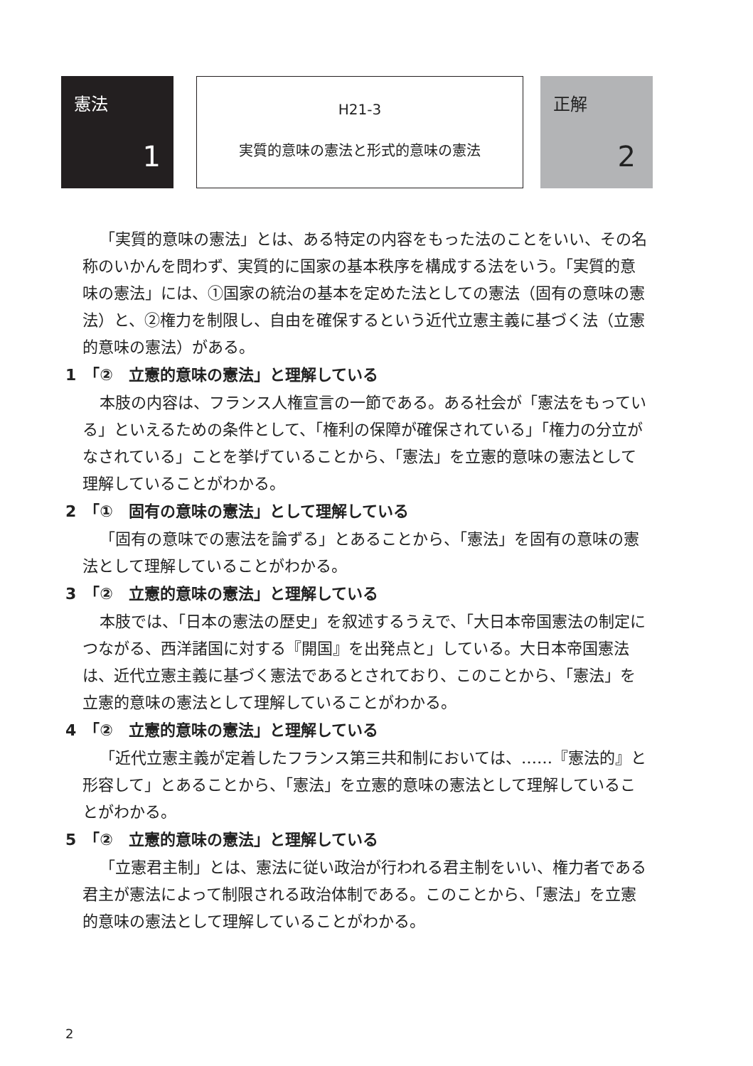憲法
1
H21-3
実質的意味の憲法と形式的意味の憲法
正解
2
「実質的意味の憲法」とは、ある特定の内容をもった法のことをいい、その名称のいかんを問わず、実質的に国家の基本秩序を構成する法をいう。「実質的意味の憲法」には、①国家の統治の基本を定めた法としての憲法（固有の意味の憲法）と、②権力を制限し、自由を確保するという近代立憲主義に基づく法（立憲的意味の憲法）がある。
1　「②　立憲的意味の憲法」と理解している
本肢の内容は、フランス人権宣言の一節である。ある社会が「憲法をもっている」といえるための条件として、「権利の保障が確保されている」「権力の分立がなされている」ことを挙げていることから、「憲法」を立憲的意味の憲法として理解していることがわかる。
2　「①　固有の意味の憲法」として理解している
「固有の意味での憲法を論ずる」とあることから、「憲法」を固有の意味の憲法として理解していることがわかる。
3　「②　立憲的意味の憲法」と理解している
本肢では、「日本の憲法の歴史」を叙述するうえで、「大日本帝国憲法の制定につながる、西洋諸国に対する『開国』を出発点と」している。大日本帝国憲法は、近代立憲主義に基づく憲法であるとされており、このことから、「憲法」を立憲的意味の憲法として理解していることがわかる。
4　「②　立憲的意味の憲法」と理解している
「近代立憲主義が定着したフランス第三共和制においては、……『憲法的』と形容して」とあることから、「憲法」を立憲的意味の憲法として理解していることがわかる。
5　「②　立憲的意味の憲法」と理解している
「立憲君主制」とは、憲法に従い政治が行われる君主制をいい、権力者である君主が憲法によって制限される政治体制である。このことから、「憲法」を立憲的意味の憲法として理解していることがわかる。
2